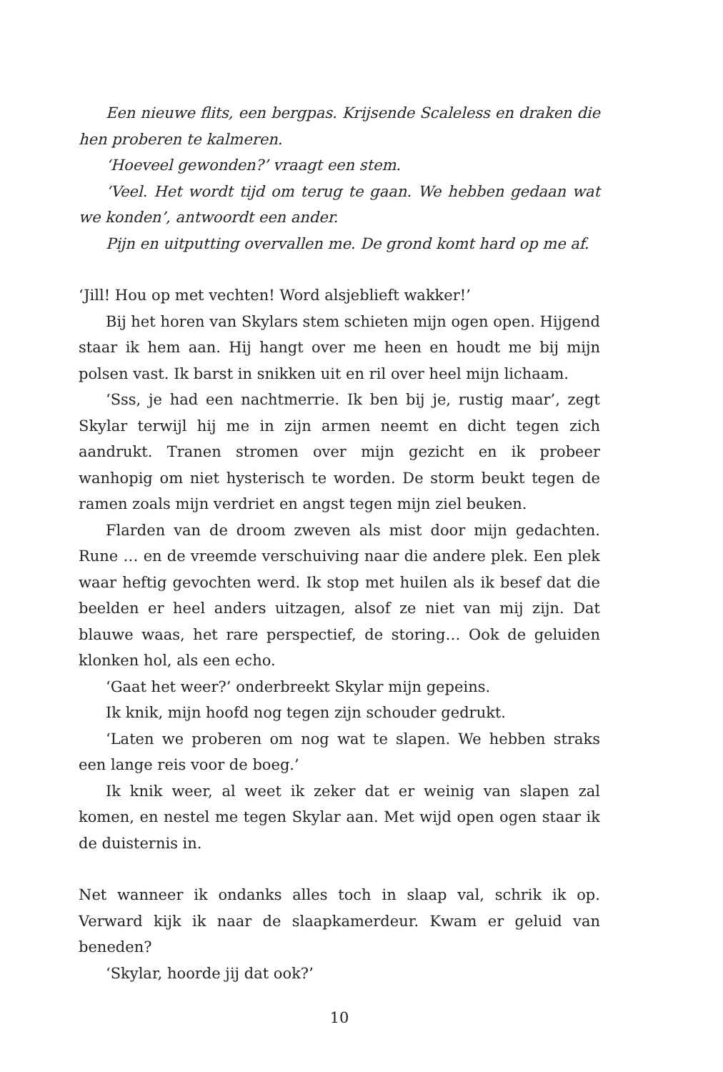Een nieuwe flits, een bergpas. Krijsende Scaleless en draken die hen proberen te kalmeren.
‘Hoeveel gewonden?’ vraagt een stem.
‘Veel. Het wordt tijd om terug te gaan. We hebben gedaan wat we konden’, antwoordt een ander.
Pijn en uitputting overvallen me. De grond komt hard op me af.
‘Jill! Hou op met vechten! Word alsjeblieft wakker!’
Bij het horen van Skylars stem schieten mijn ogen open. Hijgend staar ik hem aan. Hij hangt over me heen en houdt me bij mijn polsen vast. Ik barst in snikken uit en ril over heel mijn lichaam.
‘Sss, je had een nachtmerrie. Ik ben bij je, rustig maar’, zegt Skylar terwijl hij me in zijn armen neemt en dicht tegen zich aandrukt. Tranen stromen over mijn gezicht en ik probeer wanhopig om niet hysterisch te worden. De storm beukt tegen de ramen zoals mijn verdriet en angst tegen mijn ziel beuken.
Flarden van de droom zweven als mist door mijn gedachten. Rune … en de vreemde verschuiving naar die andere plek. Een plek waar heftig gevochten werd. Ik stop met huilen als ik besef dat die beelden er heel anders uitzagen, alsof ze niet van mij zijn. Dat blauwe waas, het rare perspectief, de storing… Ook de geluiden klonken hol, als een echo.
‘Gaat het weer?’ onderbreekt Skylar mijn gepeins.
Ik knik, mijn hoofd nog tegen zijn schouder gedrukt.
‘Laten we proberen om nog wat te slapen. We hebben straks een lange reis voor de boeg.’
Ik knik weer, al weet ik zeker dat er weinig van slapen zal komen, en nestel me tegen Skylar aan. Met wijd open ogen staar ik de duisternis in.
Net wanneer ik ondanks alles toch in slaap val, schrik ik op. Verward kijk ik naar de slaapkamerdeur. Kwam er geluid van beneden?
‘Skylar, hoorde jij dat ook?’
10